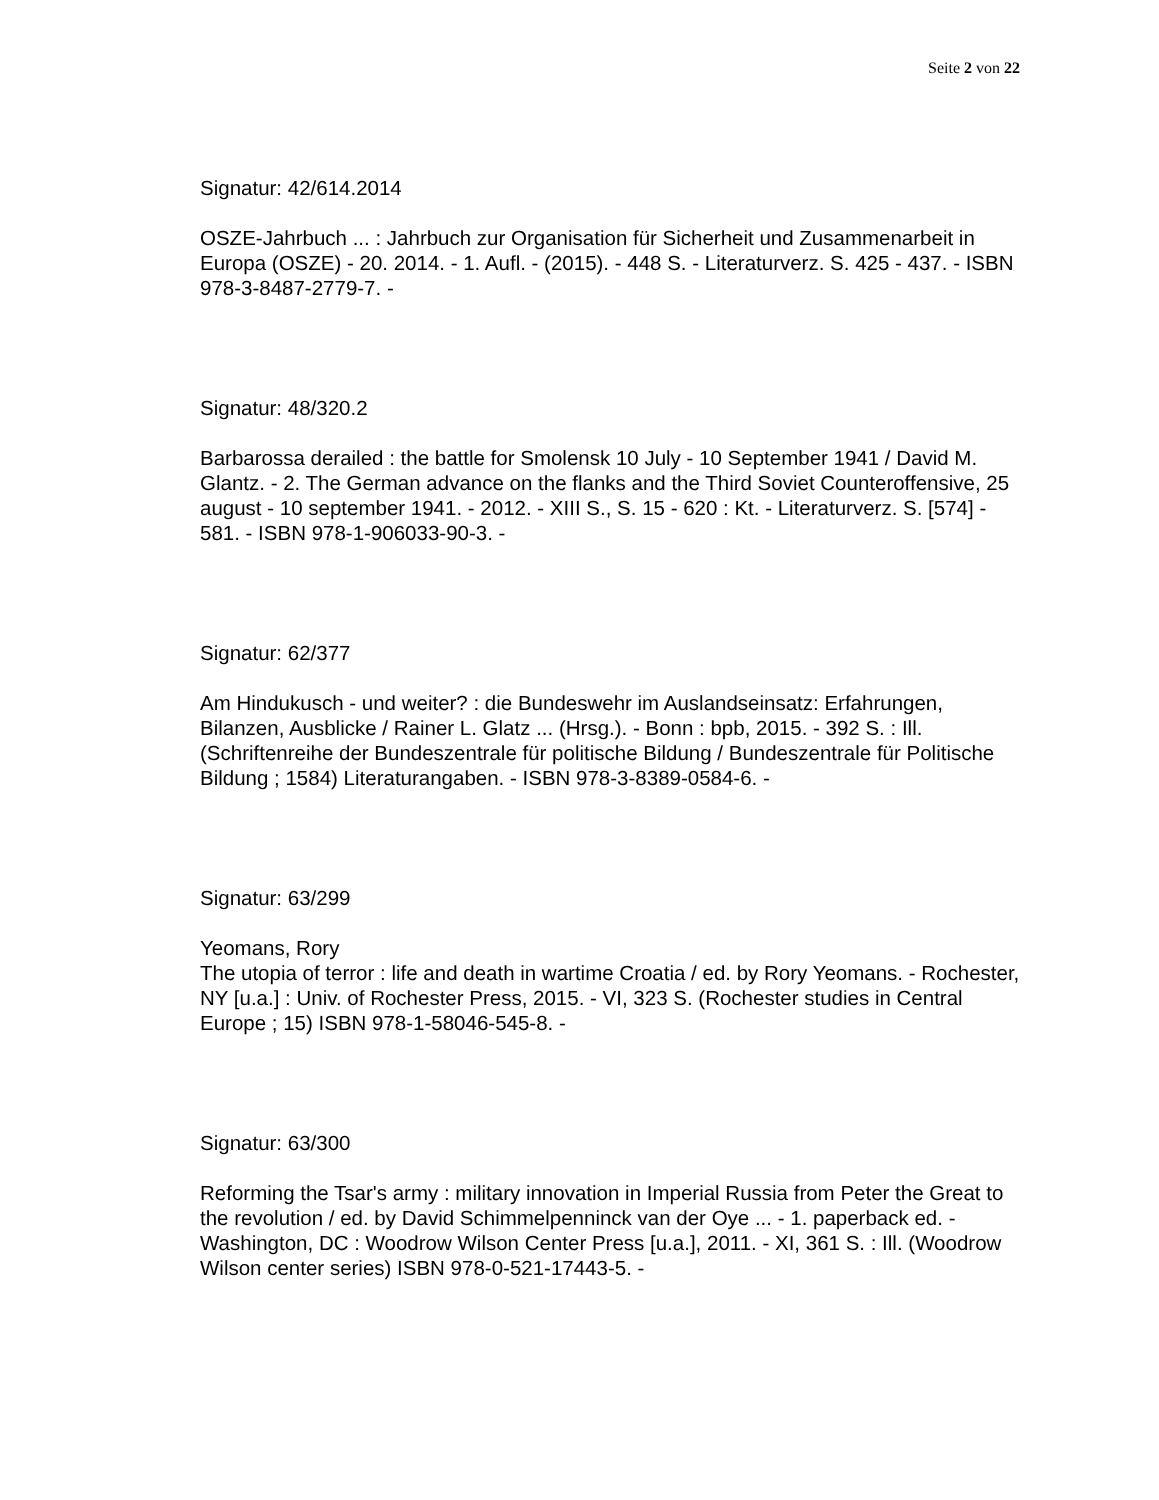Seite 2 von 22
Signatur: 42/614.2014
OSZE-Jahrbuch ... : Jahrbuch zur Organisation für Sicherheit und Zusammenarbeit in Europa (OSZE) - 20. 2014. - 1. Aufl. - (2015). - 448 S. - Literaturverz. S. 425 - 437. - ISBN 978-3-8487-2779-7. -
Signatur: 48/320.2
Barbarossa derailed : the battle for Smolensk 10 July - 10 September 1941 / David M. Glantz. - 2. The German advance on the flanks and the Third Soviet Counteroffensive, 25 august - 10 september 1941. - 2012. - XIII S., S. 15 - 620 : Kt. - Literaturverz. S. [574] - 581. - ISBN 978-1-906033-90-3. -
Signatur: 62/377
Am Hindukusch - und weiter? : die Bundeswehr im Auslandseinsatz: Erfahrungen, Bilanzen, Ausblicke / Rainer L. Glatz ... (Hrsg.). - Bonn : bpb, 2015. - 392 S. : Ill. (Schriftenreihe der Bundeszentrale für politische Bildung / Bundeszentrale für Politische Bildung ; 1584) Literaturangaben. - ISBN 978-3-8389-0584-6. -
Signatur: 63/299
Yeomans, Rory
The utopia of terror : life and death in wartime Croatia / ed. by Rory Yeomans. - Rochester, NY [u.a.] : Univ. of Rochester Press, 2015. - VI, 323 S. (Rochester studies in Central Europe ; 15) ISBN 978-1-58046-545-8. -
Signatur: 63/300
Reforming the Tsar's army : military innovation in Imperial Russia from Peter the Great to the revolution / ed. by David Schimmelpenninck van der Oye ... - 1. paperback ed. - Washington, DC : Woodrow Wilson Center Press [u.a.], 2011. - XI, 361 S. : Ill. (Woodrow Wilson center series) ISBN 978-0-521-17443-5. -